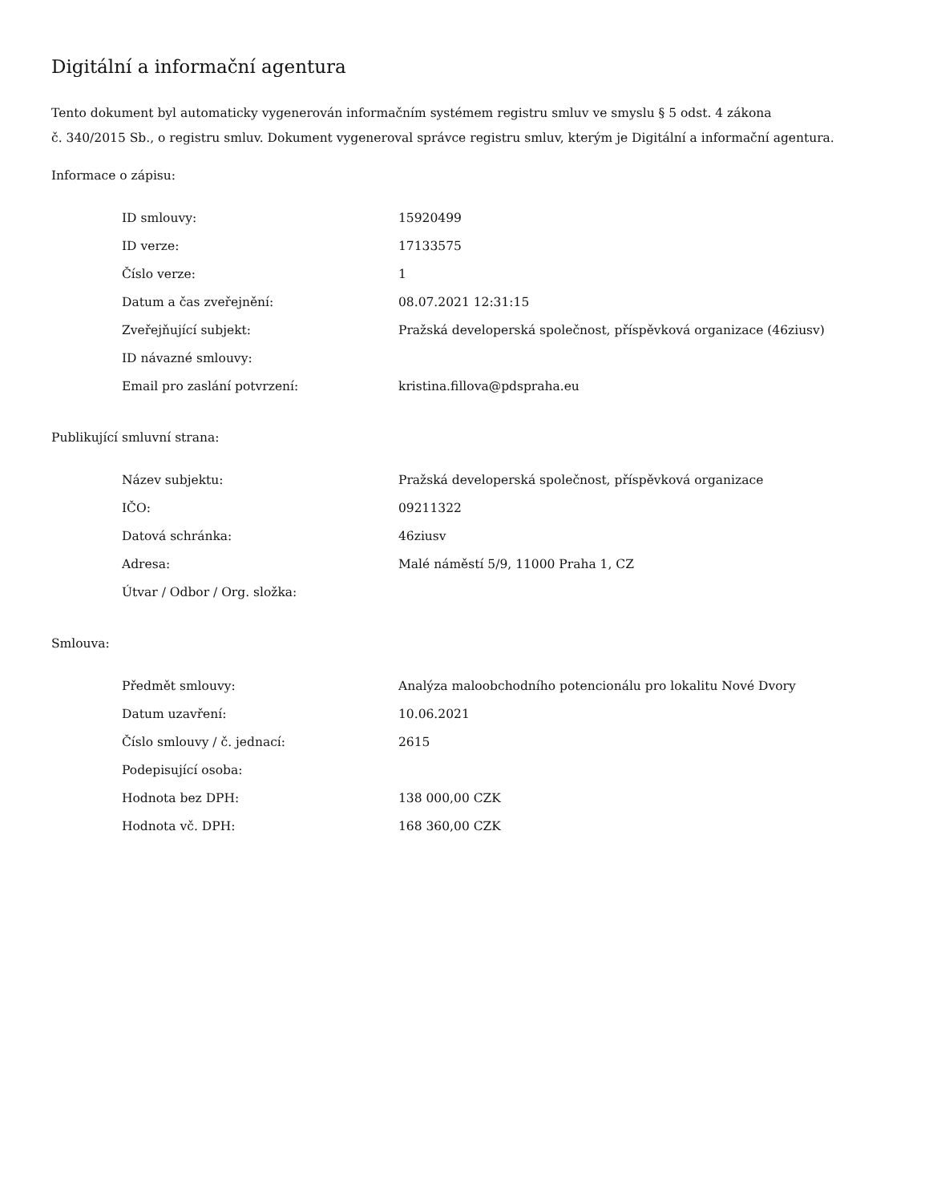Digitální a informační agentura
Tento dokument byl automaticky vygenerován informačním systémem registru smluv ve smyslu § 5 odst. 4 zákona
č. 340/2015 Sb., o registru smluv. Dokument vygeneroval správce registru smluv, kterým je Digitální a informační agentura.
Informace o zápisu:
| ID smlouvy: | 15920499 |
| ID verze: | 17133575 |
| Číslo verze: | 1 |
| Datum a čas zveřejnění: | 08.07.2021 12:31:15 |
| Zveřejňující subjekt: | Pražská developerská společnost, příspěvková organizace (46ziusv) |
| ID návazné smlouvy: | |
| Email pro zaslání potvrzení: | kristina.fillova@pdspraha.eu |
Publikující smluvní strana:
| Název subjektu: | Pražská developerská společnost, příspěvková organizace |
| IČO: | 09211322 |
| Datová schránka: | 46ziusv |
| Adresa: | Malé náměstí 5/9, 11000 Praha 1, CZ |
| Útvar / Odbor / Org. složka: | |
Smlouva:
| Předmět smlouvy: | Analýza maloobchodního potencionálu pro lokalitu Nové Dvory |
| Datum uzavření: | 10.06.2021 |
| Číslo smlouvy / č. jednací: | 2615 |
| Podepisující osoba: | |
| Hodnota bez DPH: | 138 000,00 CZK |
| Hodnota vč. DPH: | 168 360,00 CZK |